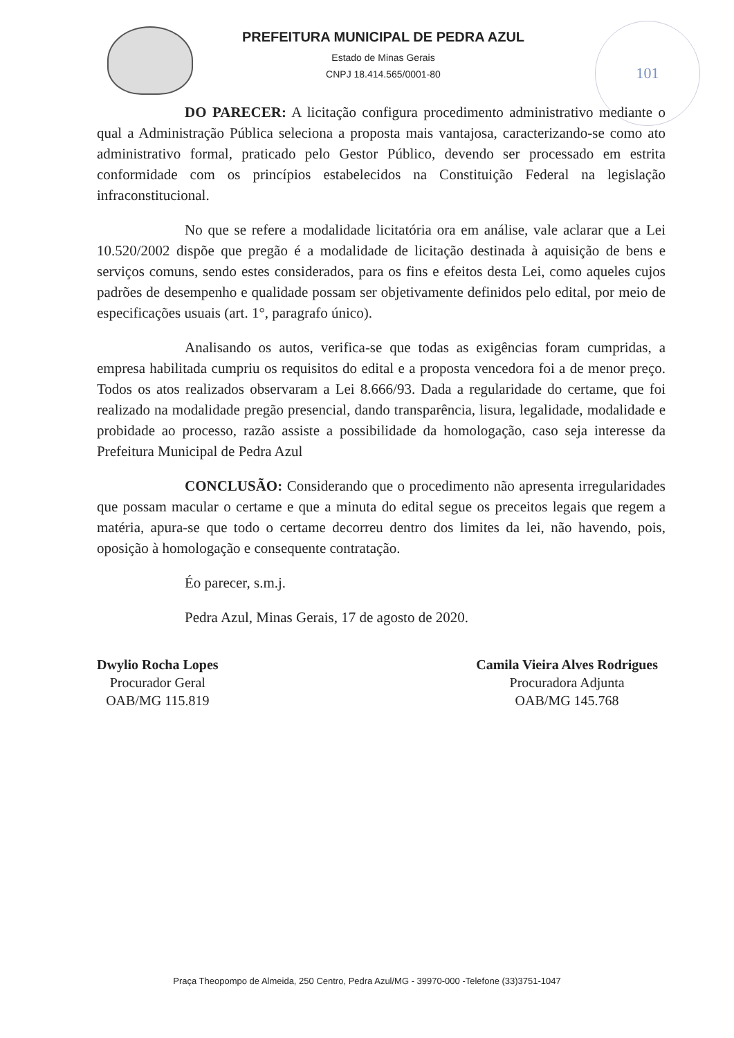PREFEITURA MUNICIPAL DE PEDRA AZUL
Estado de Minas Gerais
CNPJ 18.414.565/0001-80
101
DO PARECER: A licitação configura procedimento administrativo mediante o qual a Administração Pública seleciona a proposta mais vantajosa, caracterizando-se como ato administrativo formal, praticado pelo Gestor Público, devendo ser processado em estrita conformidade com os princípios estabelecidos na Constituição Federal na legislação infraconstitucional.
No que se refere a modalidade licitatória ora em análise, vale aclarar que a Lei 10.520/2002 dispõe que pregão é a modalidade de licitação destinada à aquisição de bens e serviços comuns, sendo estes considerados, para os fins e efeitos desta Lei, como aqueles cujos padrões de desempenho e qualidade possam ser objetivamente definidos pelo edital, por meio de especificações usuais (art. 1°, paragrafo único).
Analisando os autos, verifica-se que todas as exigências foram cumpridas, a empresa habilitada cumpriu os requisitos do edital e a proposta vencedora foi a de menor preço. Todos os atos realizados observaram a Lei 8.666/93. Dada a regularidade do certame, que foi realizado na modalidade pregão presencial, dando transparência, lisura, legalidade, modalidade e probidade ao processo, razão assiste a possibilidade da homologação, caso seja interesse da Prefeitura Municipal de Pedra Azul
CONCLUSÃO: Considerando que o procedimento não apresenta irregularidades que possam macular o certame e que a minuta do edital segue os preceitos legais que regem a matéria, apura-se que todo o certame decorreu dentro dos limites da lei, não havendo, pois, oposição à homologação e consequente contratação.
Éo parecer, s.m.j.
Pedra Azul, Minas Gerais, 17 de agosto de 2020.
Dwylio Rocha Lopes
Procurador Geral
OAB/MG 115.819
Camila Vieira Alves Rodrigues
Procuradora Adjunta
OAB/MG 145.768
Praça Theopompo de Almeida, 250 Centro, Pedra Azul/MG - 39970-000 -Telefone (33)3751-1047